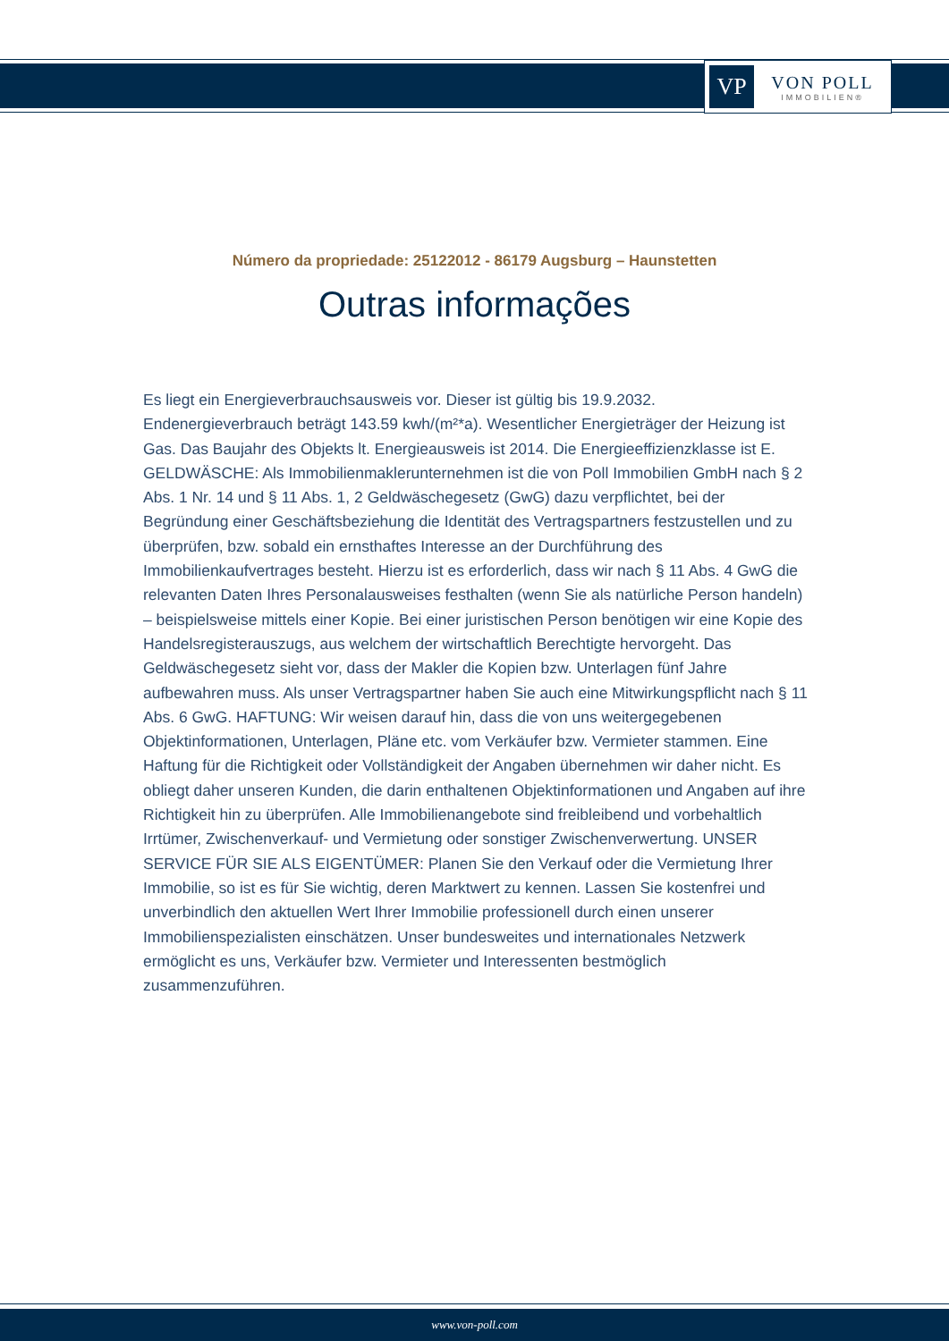VP
VON POLL
IMMOBILIEN®
Número da propriedade: 25122012 - 86179 Augsburg – Haunstetten
Outras informações
Es liegt ein Energieverbrauchsausweis vor. Dieser ist gültig bis 19.9.2032. Endenergieverbrauch beträgt 143.59 kwh/(m²*a). Wesentlicher Energieträger der Heizung ist Gas. Das Baujahr des Objekts lt. Energieausweis ist 2014. Die Energieeffizienzklasse ist E. GELDWÄSCHE: Als Immobilienmaklerunternehmen ist die von Poll Immobilien GmbH nach § 2 Abs. 1 Nr. 14 und § 11 Abs. 1, 2 Geldwäschegesetz (GwG) dazu verpflichtet, bei der Begründung einer Geschäftsbeziehung die Identität des Vertragspartners festzustellen und zu überprüfen, bzw. sobald ein ernsthaftes Interesse an der Durchführung des Immobilienkaufvertrages besteht. Hierzu ist es erforderlich, dass wir nach § 11 Abs. 4 GwG die relevanten Daten Ihres Personalausweises festhalten (wenn Sie als natürliche Person handeln) – beispielsweise mittels einer Kopie. Bei einer juristischen Person benötigen wir eine Kopie des Handelsregisterauszugs, aus welchem der wirtschaftlich Berechtigte hervorgeht. Das Geldwäschegesetz sieht vor, dass der Makler die Kopien bzw. Unterlagen fünf Jahre aufbewahren muss. Als unser Vertragspartner haben Sie auch eine Mitwirkungspflicht nach § 11 Abs. 6 GwG. HAFTUNG: Wir weisen darauf hin, dass die von uns weitergegebenen Objektinformationen, Unterlagen, Pläne etc. vom Verkäufer bzw. Vermieter stammen. Eine Haftung für die Richtigkeit oder Vollständigkeit der Angaben übernehmen wir daher nicht. Es obliegt daher unseren Kunden, die darin enthaltenen Objektinformationen und Angaben auf ihre Richtigkeit hin zu überprüfen. Alle Immobilienangebote sind freibleibend und vorbehaltlich Irrtümer, Zwischenverkauf- und Vermietung oder sonstiger Zwischenverwertung. UNSER SERVICE FÜR SIE ALS EIGENTÜMER: Planen Sie den Verkauf oder die Vermietung Ihrer Immobilie, so ist es für Sie wichtig, deren Marktwert zu kennen. Lassen Sie kostenfrei und unverbindlich den aktuellen Wert Ihrer Immobilie professionell durch einen unserer Immobilienspezialisten einschätzen. Unser bundesweites und internationales Netzwerk ermöglicht es uns, Verkäufer bzw. Vermieter und Interessenten bestmöglich zusammenzuführen.
www.von-poll.com